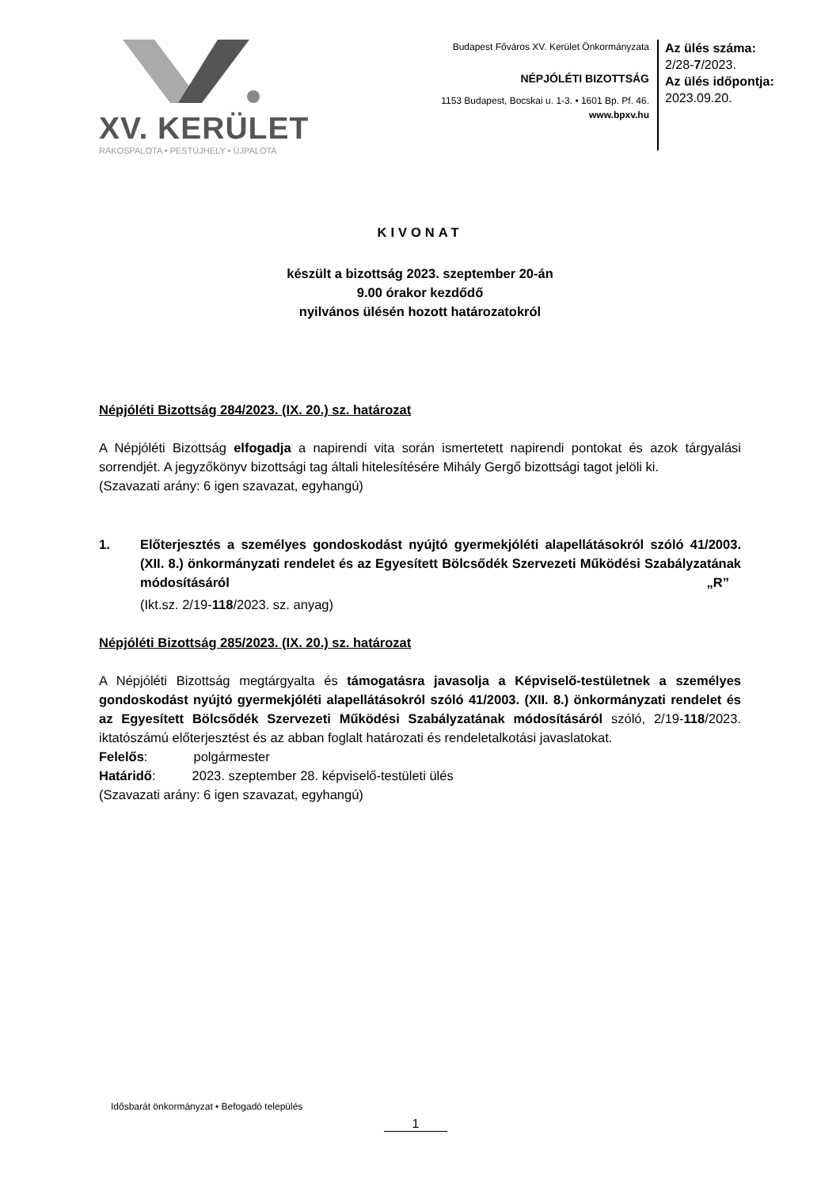XV. KERÜLET
RÁKOSPALOTA • PESTÚJHELY • ÚJPALOTA
Budapest Főváros XV. Kerület Önkormányzata
NÉPJÓLÉTI BIZOTTSÁG
1153 Budapest, Bocskai u. 1-3. • 1601 Bp. Pf. 46.
www.bpxv.hu
Az ülés száma:
2/28-7/2023.
Az ülés időpontja:
2023.09.20.
KIVONAT
készült a bizottság 2023. szeptember 20-án
9.00 órakor kezdődő
nyilvános ülésén hozott határozatokról
Népjóléti Bizottság 284/2023. (IX. 20.) sz. határozat
A Népjóléti Bizottság elfogadja a napirendi vita során ismertetett napirendi pontokat és azok tárgyalási sorrendjét. A jegyzőkönyv bizottsági tag általi hitelesítésére Mihály Gergő bizottsági tagot jelöli ki.
(Szavazati arány: 6 igen szavazat, egyhangú)
1. Előterjesztés a személyes gondoskodást nyújtó gyermekjóléti alapellátásokról szóló 41/2003. (XII. 8.) önkormányzati rendelet és az Egyesített Bölcsődék Szervezeti Működési Szabályzatának módosításáról „R”
(Ikt.sz. 2/19-118/2023. sz. anyag)
Népjóléti Bizottság 285/2023. (IX. 20.) sz. határozat
A Népjóléti Bizottság megtárgyalta és támogatásra javasolja a Képviselő-testületnek a személyes gondoskodást nyújtó gyermekjóléti alapellátásokról szóló 41/2003. (XII. 8.) önkormányzati rendelet és az Egyesített Bölcsődék Szervezeti Működési Szabályzatának módosításáról szóló, 2/19-118/2023. iktatószámú előterjesztést és az abban foglalt határozati és rendeletalkotási javaslatokat.
Felelős: polgármester
Határidő: 2023. szeptember 28. képviselő-testületi ülés
(Szavazati arány: 6 igen szavazat, egyhangú)
Idősbarát önkormányzat • Befogadó település
1